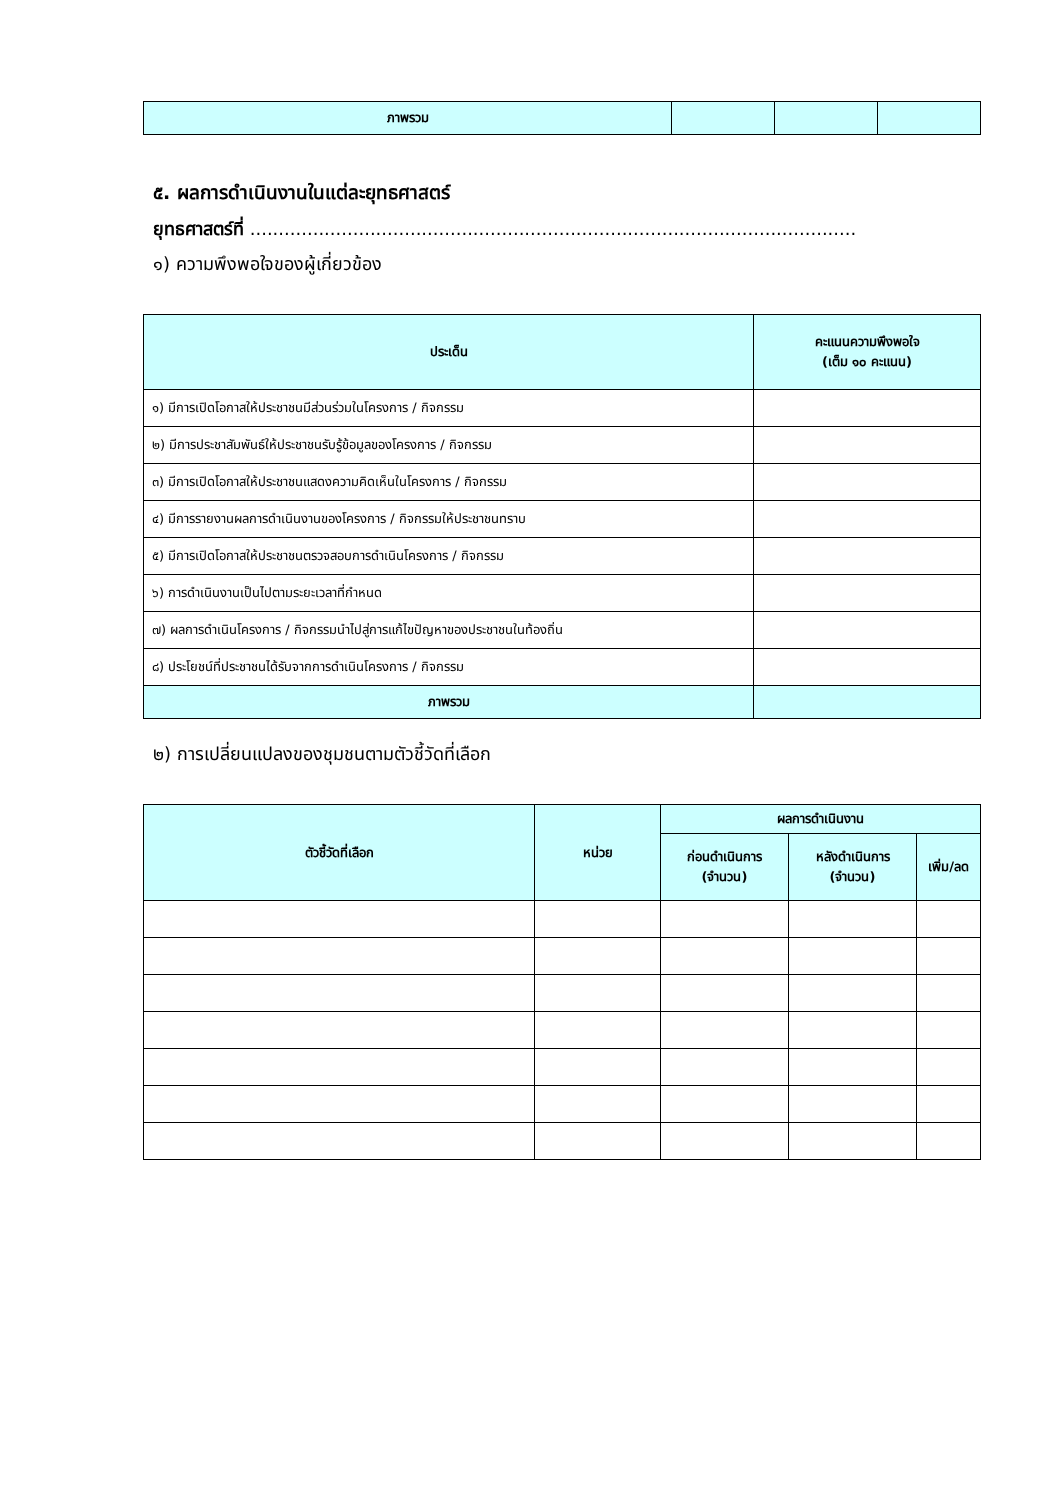| ภาพรวม | | | |
๕. ผลการดำเนินงานในแต่ละยุทธศาสตร์
ยุทธศาสตร์ที่ ..........................................................................................................
๑) ความพึงพอใจของผู้เกี่ยวข้อง
| ประเด็น | คะแนนความพึงพอใจ (เต็ม ๑๐ คะแนน) |
| --- | --- |
| ๑) มีการเปิดโอกาสให้ประชาชนมีส่วนร่วมในโครงการ / กิจกรรม | |
| ๒) มีการประชาสัมพันธ์ให้ประชาชนรับรู้ข้อมูลของโครงการ / กิจกรรม | |
| ๓) มีการเปิดโอกาสให้ประชาชนแสดงความคิดเห็นในโครงการ / กิจกรรม | |
| ๔) มีการรายงานผลการดำเนินงานของโครงการ / กิจกรรมให้ประชาชนทราบ | |
| ๕) มีการเปิดโอกาสให้ประชาชนตรวจสอบการดำเนินโครงการ / กิจกรรม | |
| ๖) การดำเนินงานเป็นไปตามระยะเวลาที่กำหนด | |
| ๗) ผลการดำเนินโครงการ / กิจกรรมนำไปสู่การแก้ไขปัญหาของประชาชนในท้องถิ่น | |
| ๘) ประโยชน์ที่ประชาชนได้รับจากการดำเนินโครงการ / กิจกรรม | |
| ภาพรวม | |
๒) การเปลี่ยนแปลงของชุมชนตามตัวชี้วัดที่เลือก
| ตัวชี้วัดที่เลือก | หน่วย | ผลการดำเนินงาน | | |
| --- | --- | --- | --- | --- |
| | | ก่อนดำเนินการ (จำนวน) | หลังดำเนินการ (จำนวน) | เพิ่ม/ลด |